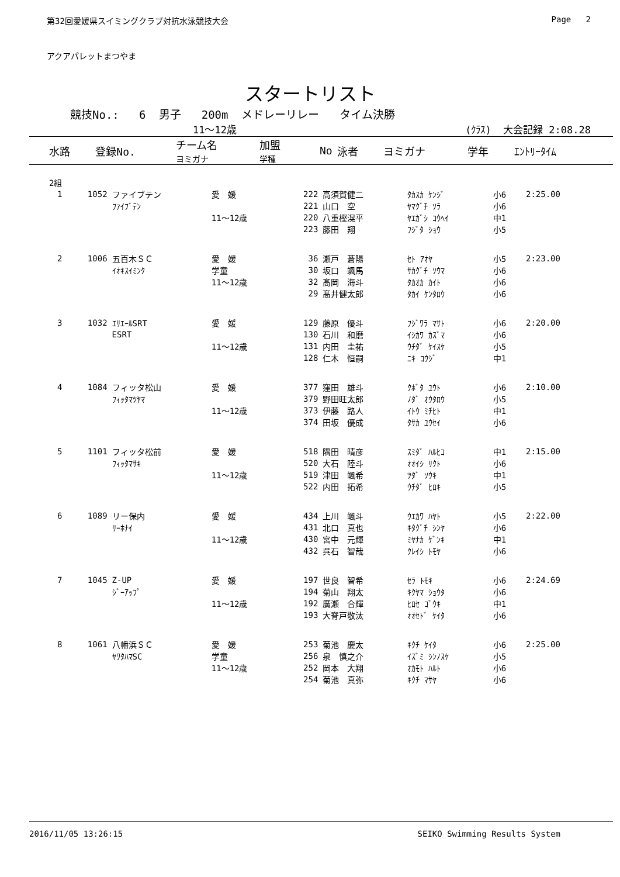第32回愛媛県スイミングクラブ対抗水泳競技大会 Page 2
アクアパレットまつやま
スタートリスト
競技No.: 6 男子 200m メドレーリレー タイム決勝
11～12歳 (ｸﾗｽ) 大会記録 2:08.28
| 水路 | 登録No. | チーム名 ヨミガナ | 加盟 学種 | No | 泳者 | ヨミガナ | 学年 | ｴﾝﾄﾘｰﾀｲﾑ |
| --- | --- | --- | --- | --- | --- | --- | --- | --- |
| 2組 | | | | | | | | |
| 1 | 1052 | ファイブテン | 愛 媛 | 222 | 高須賀健二 | ﾀｶｽｶ ｹﾝｼﾞ | 小6 | 2:25.00 |
| | | ﾌｧｲﾌﾞﾃﾝ | | 221 | 山口 空 | ﾔﾏｸﾞﾁ ｿﾗ | 小6 | |
| | | | 11～12歳 | 220 | 八重樫滉平 | ﾔｴｶﾞｼ ｺｳﾍｲ | 中1 | |
| | | | | 223 | 藤田 翔 | ﾌｼﾞﾀ ｼｮｳ | 小5 | |
| 2 | 1006 | 五百木ＳＣ | 愛 媛 | 36 | 瀬戸 蒼陽 | ｾﾄ ｱｵﾔ | 小5 | 2:23.00 |
| | | ｲｵｷｽｲﾐﾝｸ | 学童 | 30 | 坂口 颯馬 | ｻｶｸﾞﾁ ｿｳﾏ | 小6 | |
| | | | 11～12歳 | 32 | 髙岡 海斗 | ﾀｶｵｶ ｶｲﾄ | 小6 | |
| | | | | 29 | 髙井健太郎 | ﾀｶｲ ｹﾝﾀﾛｳ | 小6 | |
| 3 | 1032 | ｴﾘｴｰﾙSRT | 愛 媛 | 129 | 藤原 優斗 | ﾌｼﾞﾜﾗ ﾏｻﾄ | 小6 | 2:20.00 |
| | | ESRT | | 130 | 石川 和磨 | ｲｼｶﾜ ｶｽﾞﾏ | 小6 | |
| | | | 11～12歳 | 131 | 内田 圭祐 | ｳﾁﾀﾞ ｹｲｽｹ | 小5 | |
| | | | | 128 | 仁木 恒嗣 | ﾆｷ ｺｳｼﾞ | 中1 | |
| 4 | 1084 | フィッタ松山 | 愛 媛 | 377 | 窪田 雄斗 | ｸﾎﾞﾀ ﾕｳﾄ | 小6 | 2:10.00 |
| | | ﾌｨｯﾀﾏﾂﾔﾏ | | 379 | 野田旺太郎 | ﾉﾀﾞ ｵｳﾀﾛｳ | 小5 | |
| | | | 11～12歳 | 373 | 伊藤 路人 | ｲﾄｳ ﾐﾁﾋﾄ | 中1 | |
| | | | | 374 | 田坂 優成 | ﾀｻｶ ﾕｳｾｲ | 小6 | |
| 5 | 1101 | フィッタ松前 | 愛 媛 | 518 | 隅田 晴彦 | ｽﾐﾀﾞ ﾊﾙﾋｺ | 中1 | 2:15.00 |
| | | ﾌｨｯﾀﾏｻｷ | | 520 | 大石 陸斗 | ｵｵｲｼ ﾘｸﾄ | 小6 | |
| | | | 11～12歳 | 519 | 津田 颯希 | ﾂﾀﾞ ｿｳｷ | 中1 | |
| | | | | 522 | 内田 拓希 | ｳﾁﾀﾞ ﾋﾛｷ | 小5 | |
| 6 | 1089 | リー保内 | 愛 媛 | 434 | 上川 颯斗 | ｳｴｶﾜ ﾊﾔﾄ | 小5 | 2:22.00 |
| | | ﾘｰﾎﾅｲ | | 431 | 北口 真也 | ｷﾀｸﾞﾁ ｼﾝﾔ | 小6 | |
| | | | 11～12歳 | 430 | 宮中 元輝 | ﾐﾔﾅｶ ｹﾞﾝｷ | 中1 | |
| | | | | 432 | 呉石 智哉 | ｸﾚｲｼ ﾄﾓﾔ | 小6 | |
| 7 | 1045 | Z-UP | 愛 媛 | 197 | 世良 智希 | ｾﾗ ﾄﾓｷ | 小6 | 2:24.69 |
| | | ｼﾞｰｱｯﾌﾟ | | 194 | 菊山 翔太 | ｷｸﾔﾏ ｼｮｳﾀ | 小6 | |
| | | | 11～12歳 | 192 | 廣瀬 合輝 | ﾋﾛｾ ｺﾞｳｷ | 中1 | |
| | | | | 193 | 大脊戸敬汰 | ｵｵｾﾄﾞ ｹｲﾀ | 小6 | |
| 8 | 1061 | 八幡浜ＳＣ | 愛 媛 | 253 | 菊池 慶太 | ｷｸﾁ ｹｲﾀ | 小6 | 2:25.00 |
| | | ﾔﾜﾀﾊﾏSC | 学童 | 256 | 泉 慎之介 | ｲｽﾞﾐ ｼﾝﾉｽｹ | 小5 | |
| | | | 11～12歳 | 252 | 岡本 大翔 | ｵｶﾓﾄ ﾊﾙﾄ | 小6 | |
| | | | | 254 | 菊池 真弥 | ｷｸﾁ ﾏｻﾔ | 小6 | |
2016/11/05 13:26:15 SEIKO Swimming Results System